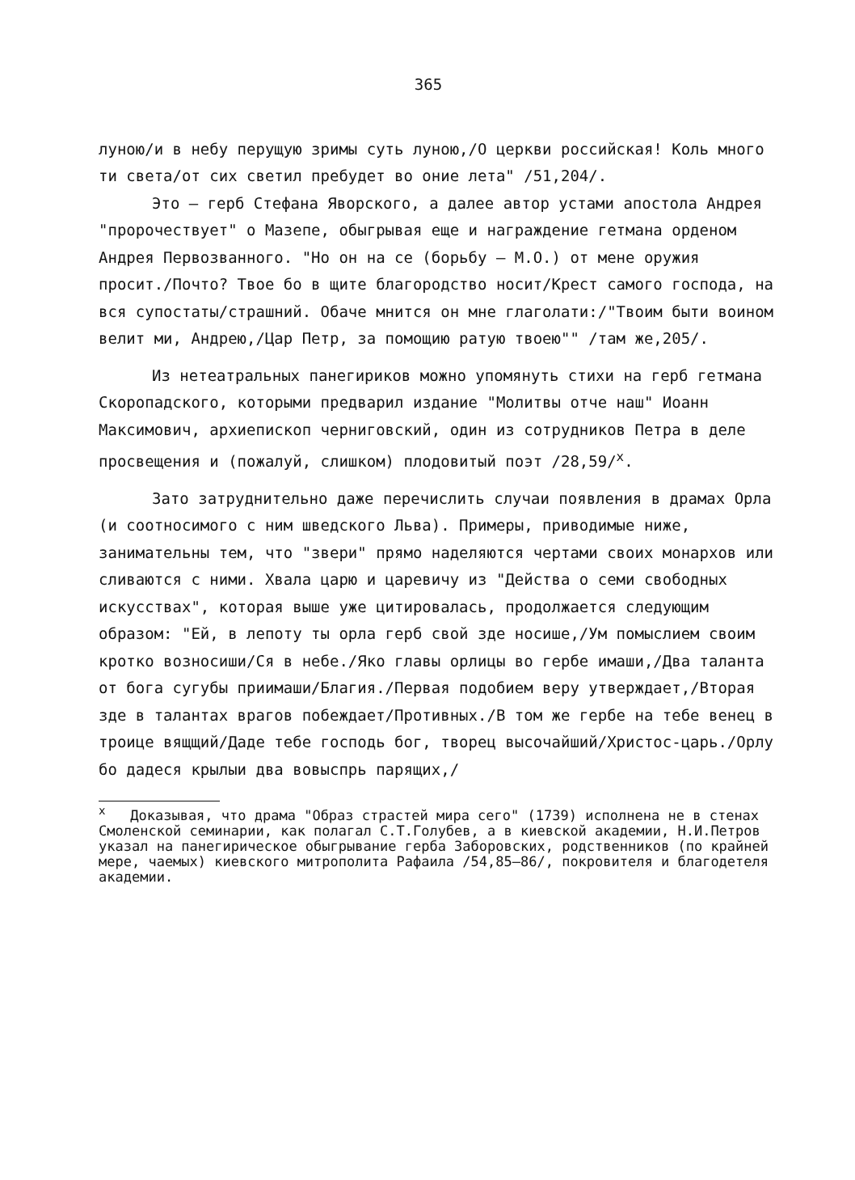365
луною/и в небу перущую зримы суть луною,/О церкви российская! Коль много ти света/от сих светил пребудет во оние лета" /51,204/.
Это – герб Стефана Яворского, а далее автор устами апостола Андрея "пророчествует" о Мазепе, обыгрывая еще и награждение гетмана орденом Андрея Первозванного. "Но он на се (борьбу – М.О.) от мене оружия просит./Почто? Твое бо в щите благородство носит/Крест самого господа, на вся супостаты/страшний. Обаче мнится он мне глаголати:/"Твоим быти воином велит ми, Андрею,/Цар Петр, за помощию ратую твоею"" /там же,205/.
Из нетеатральных панегириков можно упомянуть стихи на герб гетмана Скоропадского, которыми предварил издание "Молитвы отче наш" Иоанн Максимович, архиепископ черниговский, один из сотрудников Петра в деле просвещения и (пожалуй, слишком) плодовитый поэт /28,59/<sup>x</sup>.
Зато затруднительно даже перечислить случаи появления в драмах Орла (и соотносимого с ним шведского Льва). Примеры, приводимые ниже, занимательны тем, что "звери" прямо наделяются чертами своих монархов или сливаются с ними. Хвала царю и царевичу из "Действа о семи свободных искусствах", которая выше уже цитировалась, продолжается следующим образом: "Ей, в лепоту ты орла герб свой зде носише,/Ум помыслием своим кротко возносиши/Ся в небе./Яко главы орлицы во гербе имаши,/Два таланта от бога сугубы приимаши/Благия./Первая подобием веру утверждает,/Вторая зде в талантах врагов побеждает/Противных./В том же гербе на тебе венец в троице вящщий/Даде тебе господь бог, творец высочайший/Христос-царь./Орлу бо дадеся крылыи два вовыспрь парящих,/
<sup>x</sup> Доказывая, что драма "Образ страстей мира сего" (1739) исполнена не в стенах Смоленской семинарии, как полагал С.Т.Голубев, а в киевской академии, Н.И.Петров указал на панегирическое обыгрывание герба Заборовских, родственников (по крайней мере, чаемых) киевского митрополита Рафаила /54,85–86/, покровителя и благодетеля академии.